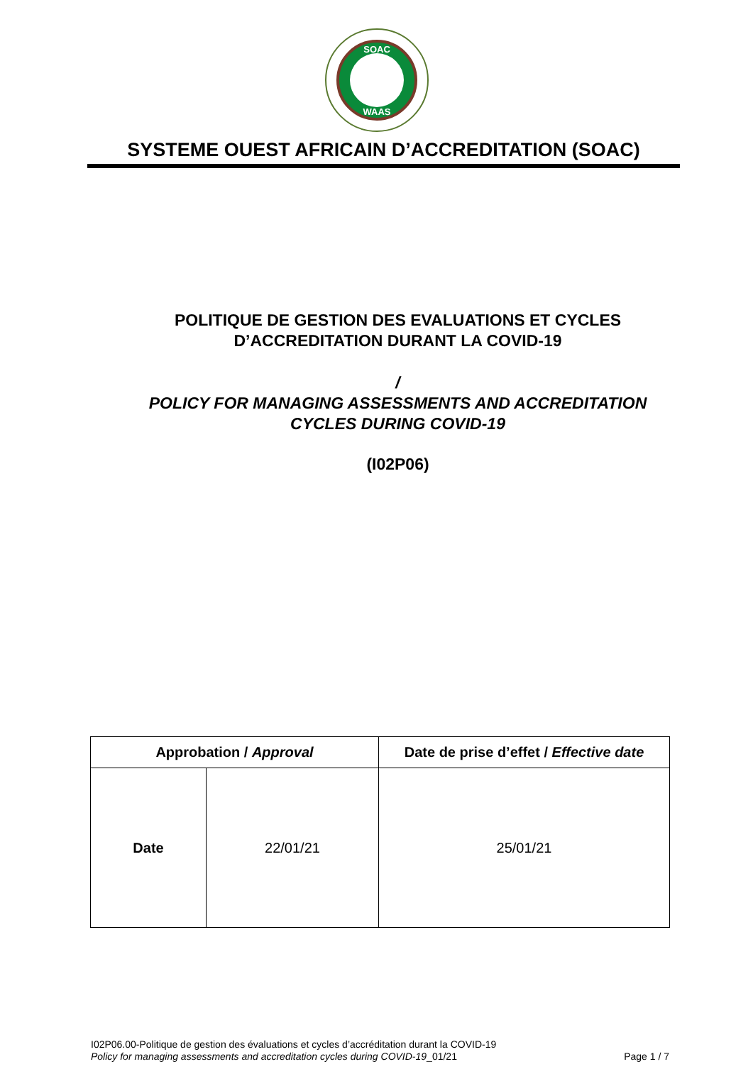SOAC
WAAS
SYSTEME OUEST AFRICAIN D’ACCREDITATION (SOAC)
POLITIQUE DE GESTION DES EVALUATIONS ET CYCLES
D’ACCREDITATION DURANT LA COVID-19
/
POLICY FOR MANAGING ASSESSMENTS AND ACCREDITATION
CYCLES DURING COVID-19
(I02P06)
| Approbation / Approval | | Date de prise d’effet / Effective date |
| --- | --- | --- |
| Date | 22/01/21 | 25/01/21 |
I02P06.00-Politique de gestion des évaluations et cycles d’accréditation durant la COVID-19
Policy for managing assessments and accreditation cycles during COVID-19_01/21 Page 1 / 7